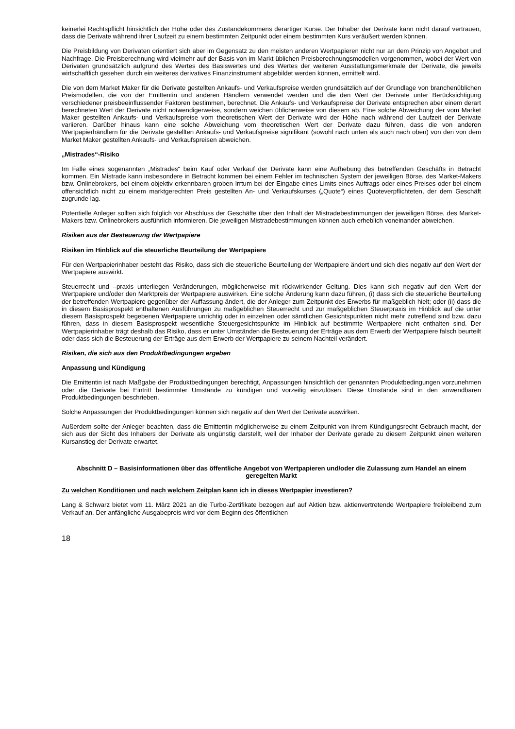keinerlei Rechtspflicht hinsichtlich der Höhe oder des Zustandekommens derartiger Kurse. Der Inhaber der Derivate kann nicht darauf vertrauen, dass die Derivate während ihrer Laufzeit zu einem bestimmten Zeitpunkt oder einem bestimmten Kurs veräußert werden können.
Die Preisbildung von Derivaten orientiert sich aber im Gegensatz zu den meisten anderen Wertpapieren nicht nur an dem Prinzip von Angebot und Nachfrage. Die Preisberechnung wird vielmehr auf der Basis von im Markt üblichen Preisberechnungsmodellen vorgenommen, wobei der Wert von Derivaten grundsätzlich aufgrund des Wertes des Basiswertes und des Wertes der weiteren Ausstattungsmerkmale der Derivate, die jeweils wirtschaftlich gesehen durch ein weiteres derivatives Finanzinstrument abgebildet werden können, ermittelt wird.
Die von dem Market Maker für die Derivate gestellten Ankaufs- und Verkaufspreise werden grundsätzlich auf der Grundlage von branchenüblichen Preismodellen, die von der Emittentin und anderen Händlern verwendet werden und die den Wert der Derivate unter Berücksichtigung verschiedener preisbeeinflussender Faktoren bestimmen, berechnet. Die Ankaufs- und Verkaufspreise der Derivate entsprechen aber einem derart berechneten Wert der Derivate nicht notwendigerweise, sondern weichen üblicherweise von diesem ab. Eine solche Abweichung der vom Market Maker gestellten Ankaufs- und Verkaufspreise vom theoretischen Wert der Derivate wird der Höhe nach während der Laufzeit der Derivate variieren. Darüber hinaus kann eine solche Abweichung vom theoretischen Wert der Derivate dazu führen, dass die von anderen Wertpapierhändlern für die Derivate gestellten Ankaufs- und Verkaufspreise signifikant (sowohl nach unten als auch nach oben) von den von dem Market Maker gestellten Ankaufs- und Verkaufspreisen abweichen.
„Mistrades“-Risiko
Im Falle eines sogenannten „Mistrades“ beim Kauf oder Verkauf der Derivate kann eine Aufhebung des betreffenden Geschäfts in Betracht kommen. Ein Mistrade kann insbesondere in Betracht kommen bei einem Fehler im technischen System der jeweiligen Börse, des Market-Makers bzw. Onlinebrokers, bei einem objektiv erkennbaren groben Irrtum bei der Eingabe eines Limits eines Auftrags oder eines Preises oder bei einem offensichtlich nicht zu einem marktgerechten Preis gestellten An- und Verkaufskurses („Quote“) eines Quoteverpflichteten, der dem Geschäft zugrunde lag.
Potentielle Anleger sollten sich folglich vor Abschluss der Geschäfte über den Inhalt der Mistradebestimmungen der jeweiligen Börse, des Market-Makers bzw. Onlinebrokers ausführlich informieren. Die jeweiligen Mistradebestimmungen können auch erheblich voneinander abweichen.
Risiken aus der Besteuerung der Wertpapiere
Risiken im Hinblick auf die steuerliche Beurteilung der Wertpapiere
Für den Wertpapierinhaber besteht das Risiko, dass sich die steuerliche Beurteilung der Wertpapiere ändert und sich dies negativ auf den Wert der Wertpapiere auswirkt.
Steuerrecht und –praxis unterliegen Veränderungen, möglicherweise mit rückwirkender Geltung. Dies kann sich negativ auf den Wert der Wertpapiere und/oder den Marktpreis der Wertpapiere auswirken. Eine solche Änderung kann dazu führen, (i) dass sich die steuerliche Beurteilung der betreffenden Wertpapiere gegenüber der Auffassung ändert, die der Anleger zum Zeitpunkt des Erwerbs für maßgeblich hielt; oder (ii) dass die in diesem Basisprospekt enthaltenen Ausführungen zu maßgeblichen Steuerrecht und zur maßgeblichen Steuerpraxis im Hinblick auf die unter diesem Basisprospekt begebenen Wertpapiere unrichtig oder in einzelnen oder sämtlichen Gesichtspunkten nicht mehr zutreffend sind bzw. dazu führen, dass in diesem Basisprospekt wesentliche Steuergesichtspunkte im Hinblick auf bestimmte Wertpapiere nicht enthalten sind. Der Wertpapierinhaber trägt deshalb das Risiko, dass er unter Umständen die Besteuerung der Erträge aus dem Erwerb der Wertpapiere falsch beurteilt oder dass sich die Besteuerung der Erträge aus dem Erwerb der Wertpapiere zu seinem Nachteil verändert.
Risiken, die sich aus den Produktbedingungen ergeben
Anpassung und Kündigung
Die Emittentin ist nach Maßgabe der Produktbedingungen berechtigt, Anpassungen hinsichtlich der genannten Produktbedingungen vorzunehmen oder die Derivate bei Eintritt bestimmter Umstände zu kündigen und vorzeitig einzulösen. Diese Umstände sind in den anwendbaren Produktbedingungen beschrieben.
Solche Anpassungen der Produktbedingungen können sich negativ auf den Wert der Derivate auswirken.
Außerdem sollte der Anleger beachten, dass die Emittentin möglicherweise zu einem Zeitpunkt von ihrem Kündigungsrecht Gebrauch macht, der sich aus der Sicht des Inhabers der Derivate als ungünstig darstellt, weil der Inhaber der Derivate gerade zu diesem Zeitpunkt einen weiteren Kursanstieg der Derivate erwartet.
Abschnitt D – Basisinformationen über das öffentliche Angebot von Wertpapieren und/oder die Zulassung zum Handel an einem geregelten Markt
Zu welchen Konditionen und nach welchem Zeitplan kann ich in dieses Wertpapier investieren?
Lang & Schwarz bietet vom 11. März 2021 an die Turbo-Zertifikate bezogen auf auf Aktien bzw. aktienvertretende Wertpapiere freibleibend zum Verkauf an. Der anfängliche Ausgabepreis wird vor dem Beginn des öffentlichen
18